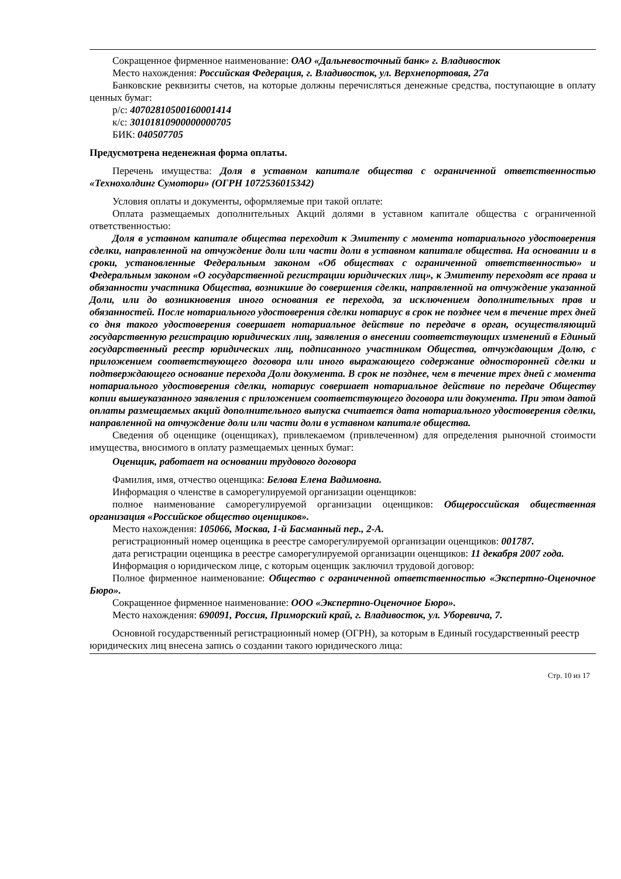Сокращенное фирменное наименование: ОАО «Дальневосточный банк» г. Владивосток
Место нахождения: Российская Федерация, г. Владивосток, ул. Верхнепортовая, 27а
Банковские реквизиты счетов, на которые должны перечисляться денежные средства, поступающие в оплату ценных бумаг:
р/с: 40702810500160001414
к/с: 30101810900000000705
БИК: 040507705
Предусмотрена неденежная форма оплаты.
Перечень имущества: Доля в уставном капитале общества с ограниченной ответственностью «Технохолдинг Сумотори» (ОГРН 1072536015342)
Условия оплаты и документы, оформляемые при такой оплате:
Оплата размещаемых дополнительных Акций долями в уставном капитале общества с ограниченной ответственностью:
Доля в уставном капитале общества переходит к Эмитенту с момента нотариального удостоверения сделки, направленной на отчуждение доли или части доли в уставном капитале общества. На основании и в сроки, установленные Федеральным законом «Об обществах с ограниченной ответственностью» и Федеральным законом «О государственной регистрации юридических лиц», к Эмитенту переходят все права и обязанности участника Общества, возникшие до совершения сделки, направленной на отчуждение указанной Доли, или до возникновения иного основания ее перехода, за исключением дополнительных прав и обязанностей. После нотариального удостоверения сделки нотариус в срок не позднее чем в течение трех дней со дня такого удостоверения совершает нотариальное действие по передаче в орган, осуществляющий государственную регистрацию юридических лиц, заявления о внесении соответствующих изменений в Единый государственный реестр юридических лиц, подписанного участником Общества, отчуждающим Долю, с приложением соответствующего договора или иного выражающего содержание односторонней сделки и подтверждающего основание перехода Доли документа. В срок не позднее, чем в течение трех дней с момента нотариального удостоверения сделки, нотариус совершает нотариальное действие по передаче Обществу копии вышеуказанного заявления с приложением соответствующего договора или документа. При этом датой оплаты размещаемых акций дополнительного выпуска считается дата нотариального удостоверения сделки, направленной на отчуждение доли или части доли в уставном капитале общества.
Сведения об оценщике (оценщиках), привлекаемом (привлеченном) для определения рыночной стоимости имущества, вносимого в оплату размещаемых ценных бумаг:
Оценщик, работает на основании трудового договора
Фамилия, имя, отчество оценщика: Белова Елена Вадимовна.
Информация о членстве в саморегулируемой организации оценщиков:
полное наименование саморегулируемой организации оценщиков: Общероссийская общественная организация «Российское общество оценщиков».
Место нахождения: 105066, Москва, 1-й Басманный пер., 2-А.
регистрационный номер оценщика в реестре саморегулируемой организации оценщиков: 001787.
дата регистрации оценщика в реестре саморегулируемой организации оценщиков: 11 декабря 2007 года.
Информация о юридическом лице, с которым оценщик заключил трудовой договор:
Полное фирменное наименование: Общество с ограниченной ответственностью «Экспертно-Оценочное Бюро».
Сокращенное фирменное наименование: ООО «Экспертно-Оценочное Бюро».
Место нахождения: 690091, Россия, Приморский край, г. Владивосток, ул. Уборевича, 7.
Основной государственный регистрационный номер (ОГРН), за которым в Единый государственный реестр юридических лиц внесена запись о создании такого юридического лица:
Стр. 10 из 17